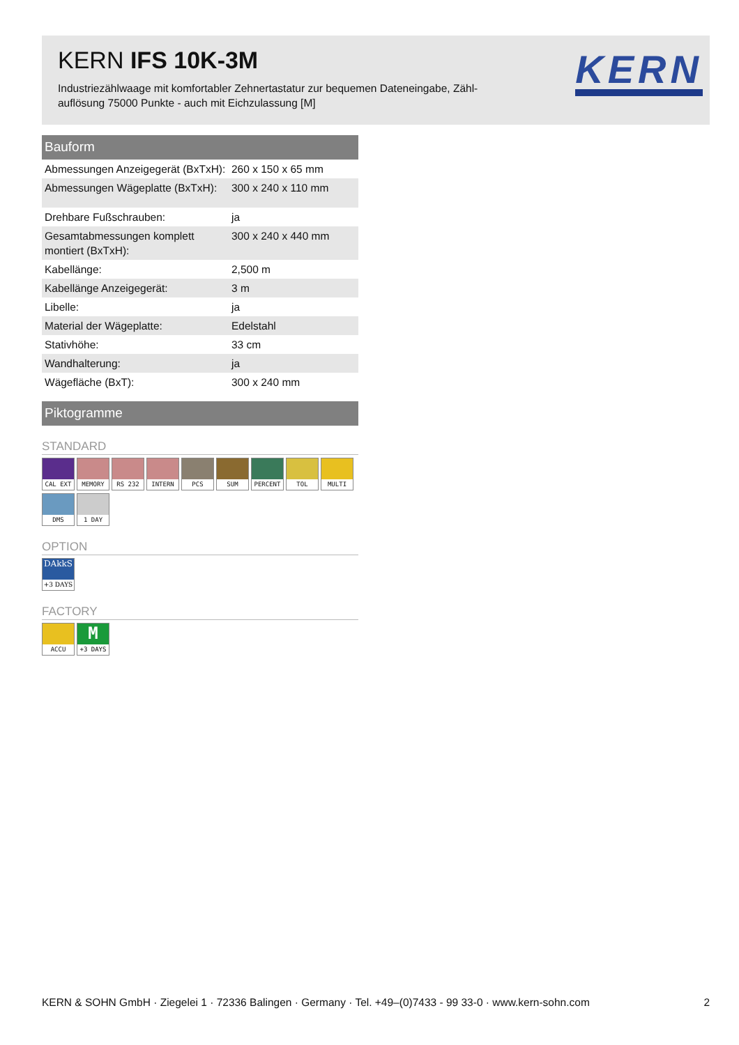KERN IFS 10K-3M
Industriezählwaage mit komfortabler Zehnertastatur zur bequemen Dateneingabe, Zähl­auflösung 75000 Punkte - auch mit Eichzulassung [M]
KERN
Bauform
| Abmessungen Anzeigegerät (BxTxH): | 260 x 150 x 65 mm |
| Abmessungen Wägeplatte (BxTxH): | 300 x 240 x 110 mm |
| Drehbare Fußschrauben: | ja |
| Gesamtabmessungen komplett montiert (BxTxH): | 300 x 240 x 440 mm |
| Kabellänge: | 2,500 m |
| Kabellänge Anzeigegerät: | 3 m |
| Libelle: | ja |
| Material der Wägeplatte: | Edelstahl |
| Stativhöhe: | 33 cm |
| Wandhalterung: | ja |
| Wägefläche (BxT): | 300 x 240 mm |
Piktogramme
STANDARD
CAL EXT
MEMORY
RS 232
INTERN
PCS SUM
PERCENT
TOL
MULTI
DMS
1 DAY
OPTION
DAkkS +3 DAYS
FACTORY
ACCU
M +3 DAYS
KERN & SOHN GmbH · Ziegelei 1 · 72336 Balingen · Germany · Tel. +49–(0)7433 - 99 33-0 · www.kern-sohn.com 2